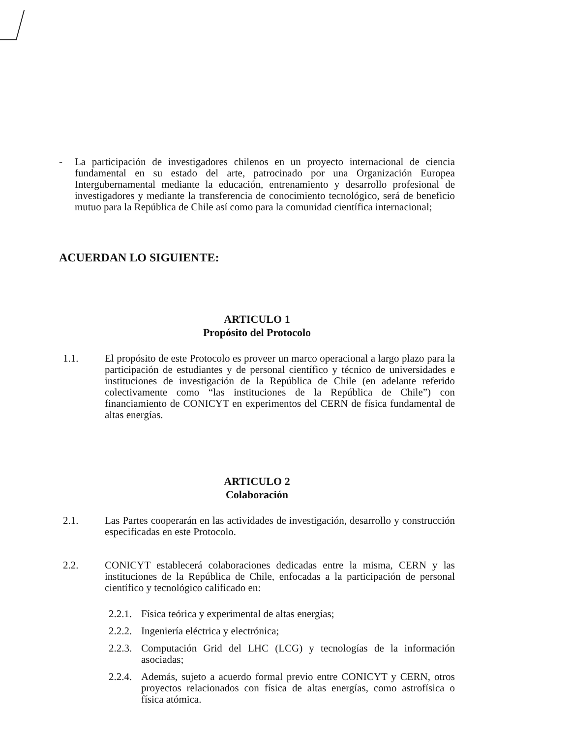- La participación de investigadores chilenos en un proyecto internacional de ciencia fundamental en su estado del arte, patrocinado por una Organización Europea Intergubernamental mediante la educación, entrenamiento y desarrollo profesional de investigadores y mediante la transferencia de conocimiento tecnológico, será de beneficio mutuo para la República de Chile así como para la comunidad científica internacional;
ACUERDAN LO SIGUIENTE:
ARTICULO 1
Propósito del Protocolo
1.1. El propósito de este Protocolo es proveer un marco operacional a largo plazo para la participación de estudiantes y de personal científico y técnico de universidades e instituciones de investigación de la República de Chile (en adelante referido colectivamente como “las instituciones de la República de Chile”) con financiamiento de CONICYT en experimentos del CERN de física fundamental de altas energías.
ARTICULO 2
Colaboración
2.1. Las Partes cooperarán en las actividades de investigación, desarrollo y construcción especificadas en este Protocolo.
2.2. CONICYT establecerá colaboraciones dedicadas entre la misma, CERN y las instituciones de la República de Chile, enfocadas a la participación de personal científico y tecnológico calificado en:
2.2.1.
Física teórica y experimental de altas energías;
2.2.2.
Ingeniería eléctrica y electrónica;
2.2.3.
Computación Grid del LHC (LCG) y tecnologías de la información asociadas;
2.2.4.
Además, sujeto a acuerdo formal previo entre CONICYT y CERN, otros proyectos relacionados con física de altas energías, como astrofísica o física atómica.